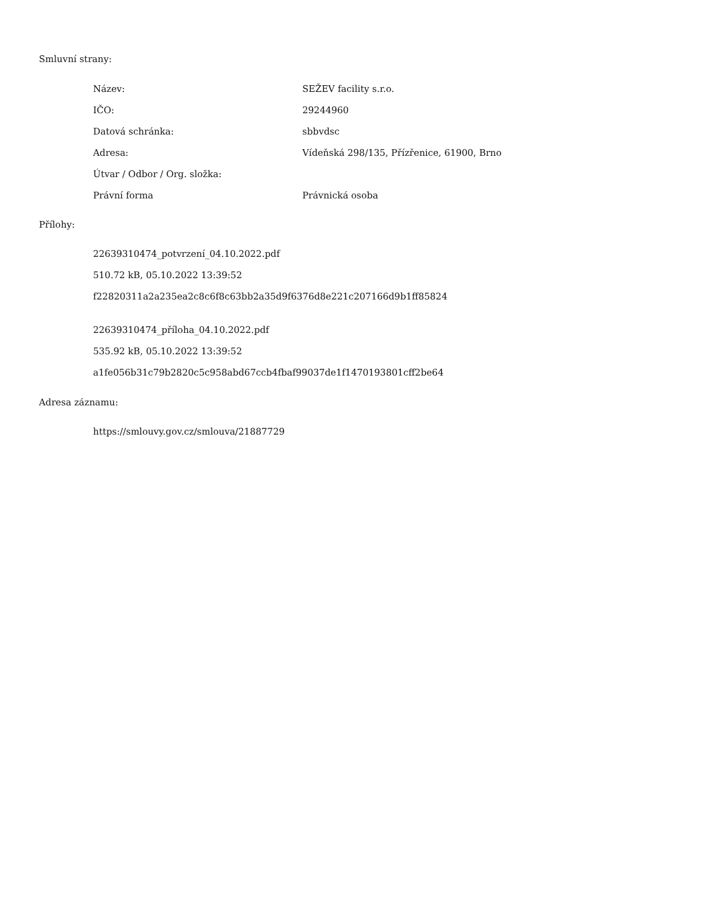Smluvní strany:
| Název: | SEŽEV facility s.r.o. |
| IČO: | 29244960 |
| Datová schránka: | sbbvdsc |
| Adresa: | Vídeňská 298/135, Přízřenice, 61900, Brno |
| Útvar / Odbor / Org. složka: | |
| Právní forma | Právnická osoba |
Přílohy:
22639310474_potvrzení_04.10.2022.pdf
510.72 kB, 05.10.2022 13:39:52
f22820311a2a235ea2c8c6f8c63bb2a35d9f6376d8e221c207166d9b1ff85824
22639310474_příloha_04.10.2022.pdf
535.92 kB, 05.10.2022 13:39:52
a1fe056b31c79b2820c5c958abd67ccb4fbaf99037de1f1470193801cff2be64
Adresa záznamu:
https://smlouvy.gov.cz/smlouva/21887729